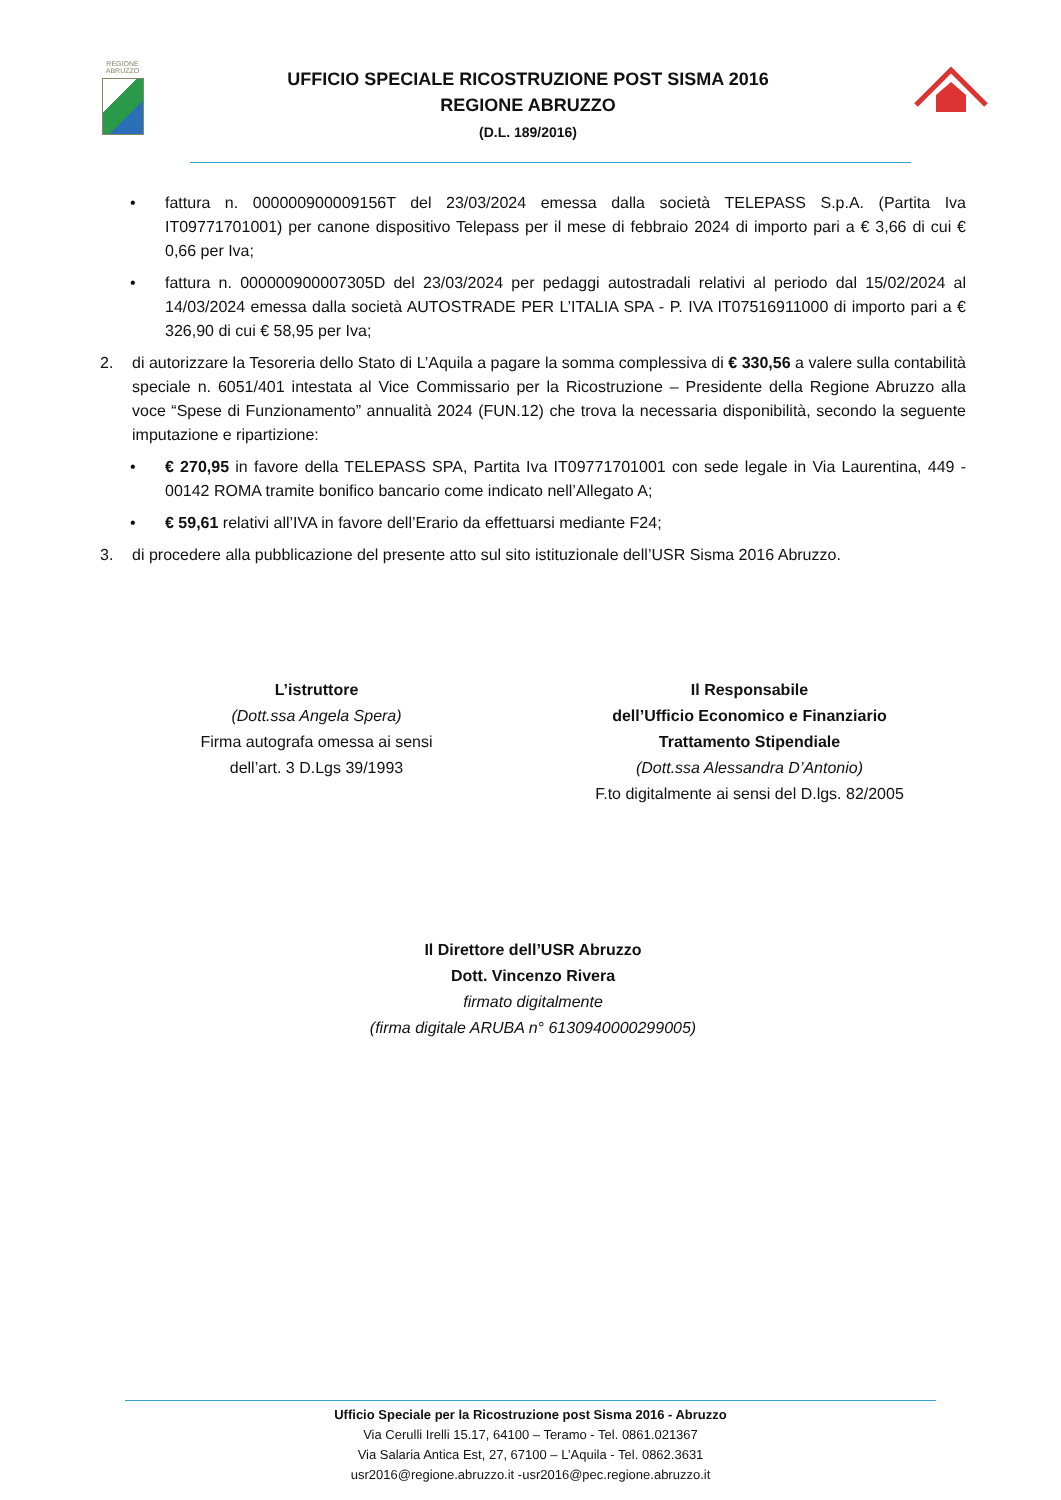REGIONE
ABRUZZO
UFFICIO SPECIALE RICOSTRUZIONE POST SISMA 2016
REGIONE ABRUZZO
(D.L. 189/2016)
• fattura n. 000000900009156T del 23/03/2024 emessa dalla società TELEPASS S.p.A. (Partita Iva IT09771701001) per canone dispositivo Telepass per il mese di febbraio 2024 di importo pari a € 3,66 di cui € 0,66 per Iva;
• fattura n. 000000900007305D del 23/03/2024 per pedaggi autostradali relativi al periodo dal 15/02/2024 al 14/03/2024 emessa dalla società AUTOSTRADE PER L’ITALIA SPA - P. IVA IT07516911000 di importo pari a € 326,90 di cui € 58,95 per Iva;
2. di autorizzare la Tesoreria dello Stato di L’Aquila a pagare la somma complessiva di € 330,56 a valere sulla contabilità speciale n. 6051/401 intestata al Vice Commissario per la Ricostruzione – Presidente della Regione Abruzzo alla voce “Spese di Funzionamento” annualità 2024 (FUN.12) che trova la necessaria disponibilità, secondo la seguente imputazione e ripartizione:
• € 270,95 in favore della TELEPASS SPA, Partita Iva IT09771701001 con sede legale in Via Laurentina, 449 - 00142 ROMA tramite bonifico bancario come indicato nell’Allegato A;
• € 59,61 relativi all’IVA in favore dell’Erario da effettuarsi mediante F24;
3. di procedere alla pubblicazione del presente atto sul sito istituzionale dell’USR Sisma 2016 Abruzzo.
L’istruttore
(Dott.ssa Angela Spera)
Firma autografa omessa ai sensi
dell’art. 3 D.Lgs 39/1993
Il Responsabile
dell’Ufficio Economico e Finanziario
Trattamento Stipendiale
(Dott.ssa Alessandra D’Antonio)
F.to digitalmente ai sensi del D.lgs. 82/2005
Il Direttore dell’USR Abruzzo
Dott. Vincenzo Rivera
firmato digitalmente
(firma digitale ARUBA n° 6130940000299005)
Ufficio Speciale per la Ricostruzione post Sisma 2016 - Abruzzo
Via Cerulli Irelli 15.17, 64100 – Teramo - Tel. 0861.021367
Via Salaria Antica Est, 27, 67100 – L’Aquila - Tel. 0862.3631
usr2016@regione.abruzzo.it -usr2016@pec.regione.abruzzo.it